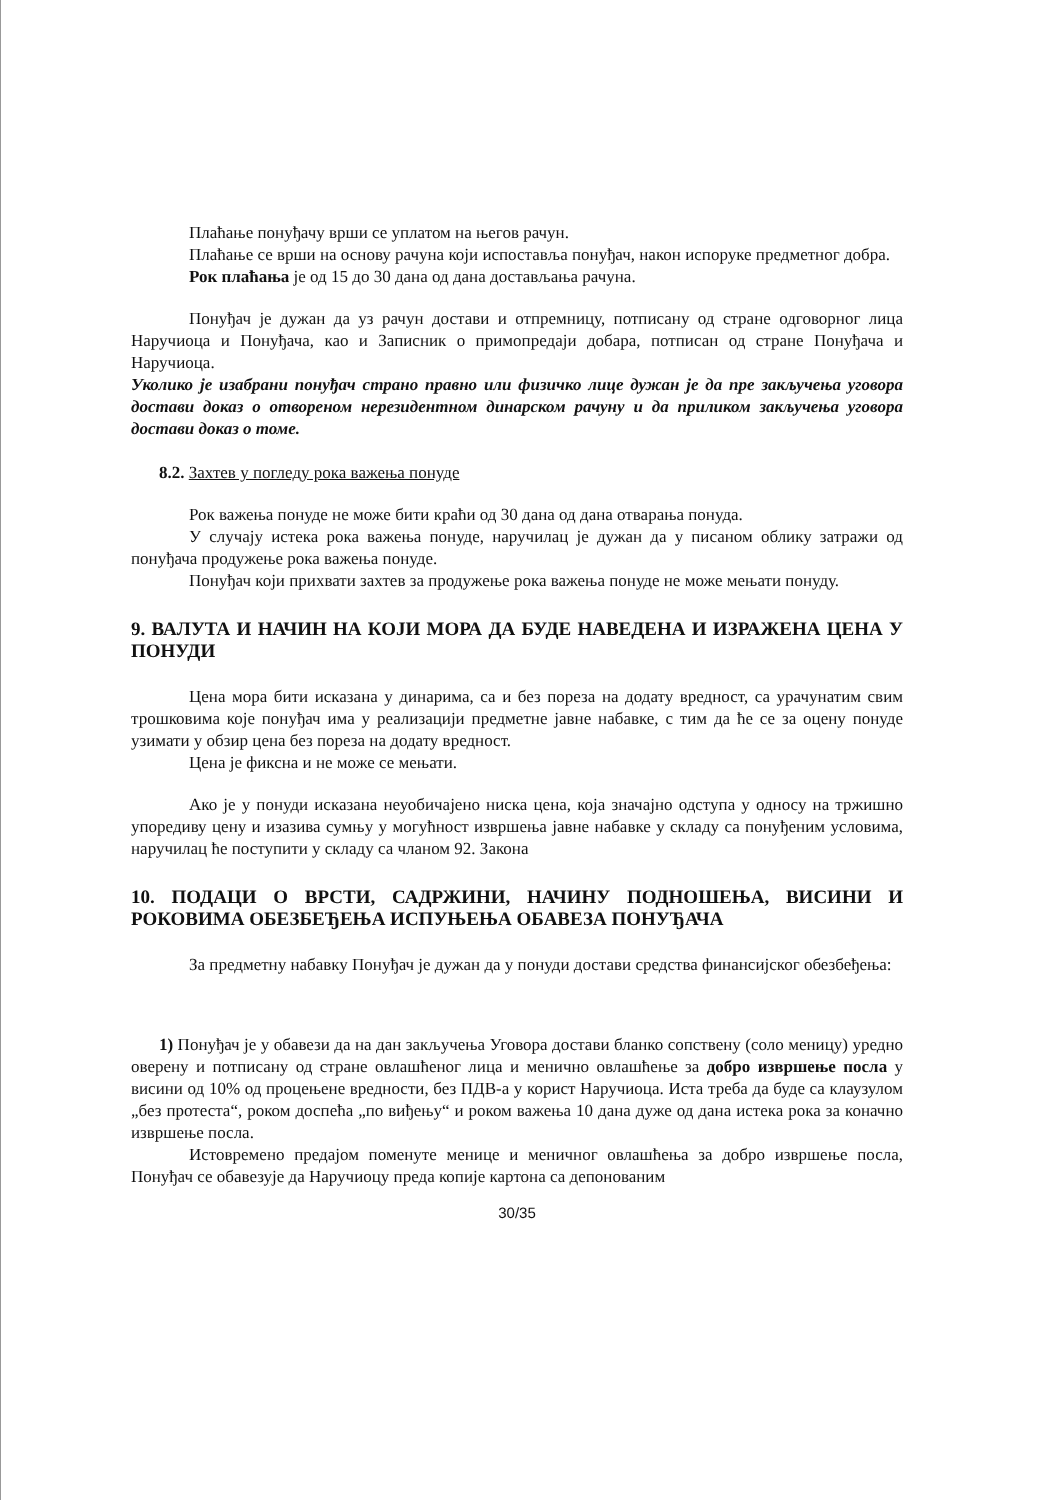Плаћање понуђачу врши се уплатом на његов рачун.
Плаћање се врши на основу рачуна који испоставља понуђач, након испоруке предметног добра.
Рок плаћања је од 15 до 30 дана од дана достављања рачуна.
Понуђач је дужан да уз рачун достави и отпремницу, потписану од стране одговорног лица Наручиоца и Понуђача, као и Записник о примопредаји добара, потписан од стране Понуђача и Наручиоца.
Уколико је изабрани понуђач страно правно или физичко лице дужан је да пре закључења уговора достави доказ о отвореном нерезидентном динарском рачуну и да приликом закључења уговора достави доказ о томе.
8.2. Захтев у погледу рока важења понуде
Рок важења понуде не може бити краћи од 30 дана од дана отварања понуда.
У случају истека рока важења понуде, наручилац је дужан да у писаном облику затражи од понуђача продужење рока важења понуде.
Понуђач који прихвати захтев за продужење рока важења понуде не може мењати понуду.
9. ВАЛУТА И НАЧИН НА КОЈИ МОРА ДА БУДЕ НАВЕДЕНА И ИЗРАЖЕНА ЦЕНА У ПОНУДИ
Цена мора бити исказана у динарима, са и без пореза на додату вредност, са урачунатим свим трошковима које понуђач има у реализацији предметне јавне набавке, с тим да ће се за оцену понуде узимати у обзир цена без пореза на додату вредност.
Цена је фиксна и не може се мењати.
Ако је у понуди исказана неуобичајено ниска цена, која значајно одступа у односу на тржишно упоредиву цену и изазива сумњу у могућност извршења јавне набавке у складу са понуђеним условима, наручилац ће поступити у складу са чланом 92. Закона
10. ПОДАЦИ О ВРСТИ, САДРЖИНИ, НАЧИНУ ПОДНОШЕЊА, ВИСИНИ И РОКОВИМА ОБЕЗБЕЂЕЊА ИСПУЊЕЊА ОБАВЕЗА ПОНУЂАЧА
За предметну набавку Понуђач је дужан да у понуди достави средства финансијског обезбеђења:
1) Понуђач је у обавези да на дан закључења Уговора достави бланко сопствену (соло меницу) уредно оверену и потписану од стране овлашћеног лица и менично овлашћење за добро извршење посла у висини од 10% од процењене вредности, без ПДВ-а у корист Наручиоца. Иста треба да буде са клаузулом „без протеста“, роком доспећа „по виђењу“ и роком важења 10 дана дуже од дана истека рока за коначно извршење посла.
Истовремено предајом поменуте менице и меничног овлашћења за добро извршење посла, Понуђач се обавезује да Наручиоцу преда копије картона са депонованим
30/35